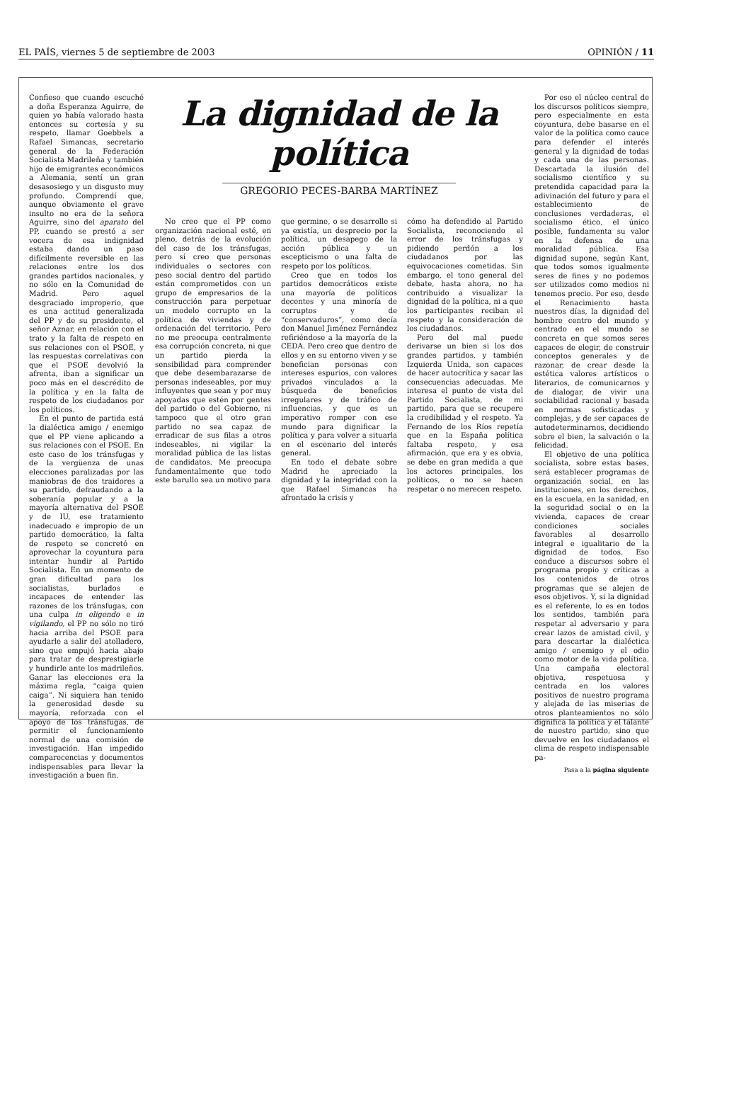EL PAÍS, viernes 5 de septiembre de 2003 OPINIÓN / 11
Confieso que cuando escuché a doña Esperanza Aguirre, de quien yo había valorado hasta entonces su cortesía y su respeto, llamar Goebbels a Rafael Simancas, secretario general de la Federación Socialista Madrileña y también hijo de emigrantes económicos a Alemania, sentí un gran desasosiego y un disgusto muy profundo. Comprendí que, aunque obviamente el grave insulto no era de la señora Aguirre, sino del aparato del PP, cuando se prestó a ser vocera de esa indignidad estaba dando un paso difícilmente reversible en las relaciones entre los dos grandes partidos nacionales, y no sólo en la Comunidad de Madrid. Pero aquel desgraciado improperio, que es una actitud generalizada del PP y de su presidente, el señor Aznar, en relación con el trato y la falta de respeto en sus relaciones con el PSOE, y las respuestas correlativas con que el PSOE devolvió la afrenta, iban a significar un poco más en el descrédito de la política y en la falta de respeto de los ciudadanos por los políticos.
En el punto de partida está la dialéctica amigo / enemigo que el PP viene aplicando a sus relaciones con el PSOE. En este caso de los tránsfugas y de la vergüenza de unas elecciones paralizadas por las maniobras de dos traidores a su partido, defraudando a la soberanía popular y a la mayoría alternativa del PSOE y de IU, ese tratamiento inadecuado e impropio de un partido democrático, la falta de respeto se concretó en aprovechar la coyuntura para intentar hundir al Partido Socialista. En un momento de gran dificultad para los socialistas, burlados e incapaces de entender las razones de los tránsfugas, con una culpa in eligendo e in vigilando, el PP no sólo no tiró hacia arriba del PSOE para ayudarle a salir del atolladero, sino que empujó hacia abajo para tratar de desprestigiarle y hundirle ante los madrileños. Ganar las elecciones era la máxima regla, “caiga quien caiga”. Ni siquiera han tenido la generosidad desde su mayoría, reforzada con el apoyo de los tránsfugas, de permitir el funcionamiento normal de una comisión de investigación. Han impedido comparecencias y documentos indispensables para llevar la investigación a buen fin.
La dignidad de la política
GREGORIO PECES-BARBA MARTÍNEZ
No creo que el PP como organización nacional esté, en pleno, detrás de la evolución del caso de los tránsfugas, pero sí creo que personas individuales o sectores con peso social dentro del partido están comprometidos con un grupo de empresarios de la construcción para perpetuar un modelo corrupto en la política de viviendas y de ordenación del territorio. Pero no me preocupa centralmente esa corrupción concreta, ni que un partido pierda la sensibilidad para comprender que debe desembarazarse de personas indeseables, por muy influyentes que sean y por muy apoyadas que estén por gentes del partido o del Gobierno, ni tampoco que el otro gran partido no sea capaz de erradicar de sus filas a otros indeseables, ni vigilar la moralidad pública de las listas de candidatos. Me preocupa fundamentalmente que todo este barullo sea un motivo para
que germine, o se desarrolle si ya existía, un desprecio por la política, un desapego de la acción pública y un escepticismo o una falta de respeto por los políticos.
Creo que en todos los partidos democráticos existe una mayoría de políticos decentes y una minoría de corruptos y de “conservaduros”, como decía don Manuel Jiménez Fernández refiriéndose a la mayoría de la CEDA. Pero creo que dentro de ellos y en su entorno viven y se benefician personas con intereses espurios, con valores privados vinculados a la búsqueda de beneficios irregulares y de tráfico de influencias, y que es un imperativo romper con ese mundo para dignificar la política y para volver a situarla en el escenario del interés general.
En todo el debate sobre Madrid he apreciado la dignidad y la integridad con la que Rafael Simancas ha afrontado la crisis y
cómo ha defendido al Partido Socialista, reconociendo el error de los tránsfugas y pidiendo perdón a los ciudadanos por las equivocaciones cometidas. Sin embargo, el tono general del debate, hasta ahora, no ha contribuido a visualizar la dignidad de la política, ni a que los participantes reciban el respeto y la consideración de los ciudadanos.
Pero del mal puede derivarse un bien si los dos grandes partidos, y también Izquierda Unida, son capaces de hacer autocrítica y sacar las consecuencias adecuadas. Me interesa el punto de vista del Partido Socialista, de mi partido, para que se recupere la credibilidad y el respeto. Ya Fernando de los Ríos repetía que en la España política faltaba respeto, y esa afirmación, que era y es obvia, se debe en gran medida a que los actores principales, los políticos, o no se hacen respetar o no merecen respeto.
Por eso el núcleo central de los discursos políticos siempre, pero especialmente en esta coyuntura, debe basarse en el valor de la política como cauce para defender el interés general y la dignidad de todas y cada una de las personas. Descartada la ilusión del socialismo científico y su pretendida capacidad para la adivinación del futuro y para el establecimiento de conclusiones verdaderas, el socialismo ético, el único posible, fundamenta su valor en la defensa de una moralidad pública. Esa dignidad supone, según Kant, que todos somos igualmente seres de fines y no podemos ser utilizados como medios ni tenemos precio. Por eso, desde el Renacimiento hasta nuestros días, la dignidad del hombre centro del mundo y centrado en el mundo se concreta en que somos seres capaces de elegir, de construir conceptos generales y de razonar, de crear desde la estética valores artísticos o literarios, de comunicarnos y de dialogar, de vivir una sociabilidad racional y basada en normas sofisticadas y complejas, y de ser capaces de autodeterminarnos, decidiendo sobre el bien, la salvación o la felicidad.
El objetivo de una política socialista, sobre estas bases, será establecer programas de organización social, en las instituciones, en los derechos, en la escuela, en la sanidad, en la seguridad social o en la vivienda, capaces de crear condiciones sociales favorables al desarrollo integral e igualitario de la dignidad de todos. Eso conduce a discursos sobre el programa propio y críticas a los contenidos de otros programas que se alejen de esos objetivos. Y, si la dignidad es el referente, lo es en todos los sentidos, también para respetar al adversario y para crear lazos de amistad civil, y para descartar la dialéctica amigo / enemigo y el odio como motor de la vida política. Una campaña electoral objetiva, respetuosa y centrada en los valores positivos de nuestro programa y alejada de las miserias de otros planteamientos no sólo dignifica la política y el talante de nuestro partido, sino que devuelve en los ciudadanos el clima de respeto indispensable pa-
Pasa a la página siguiente